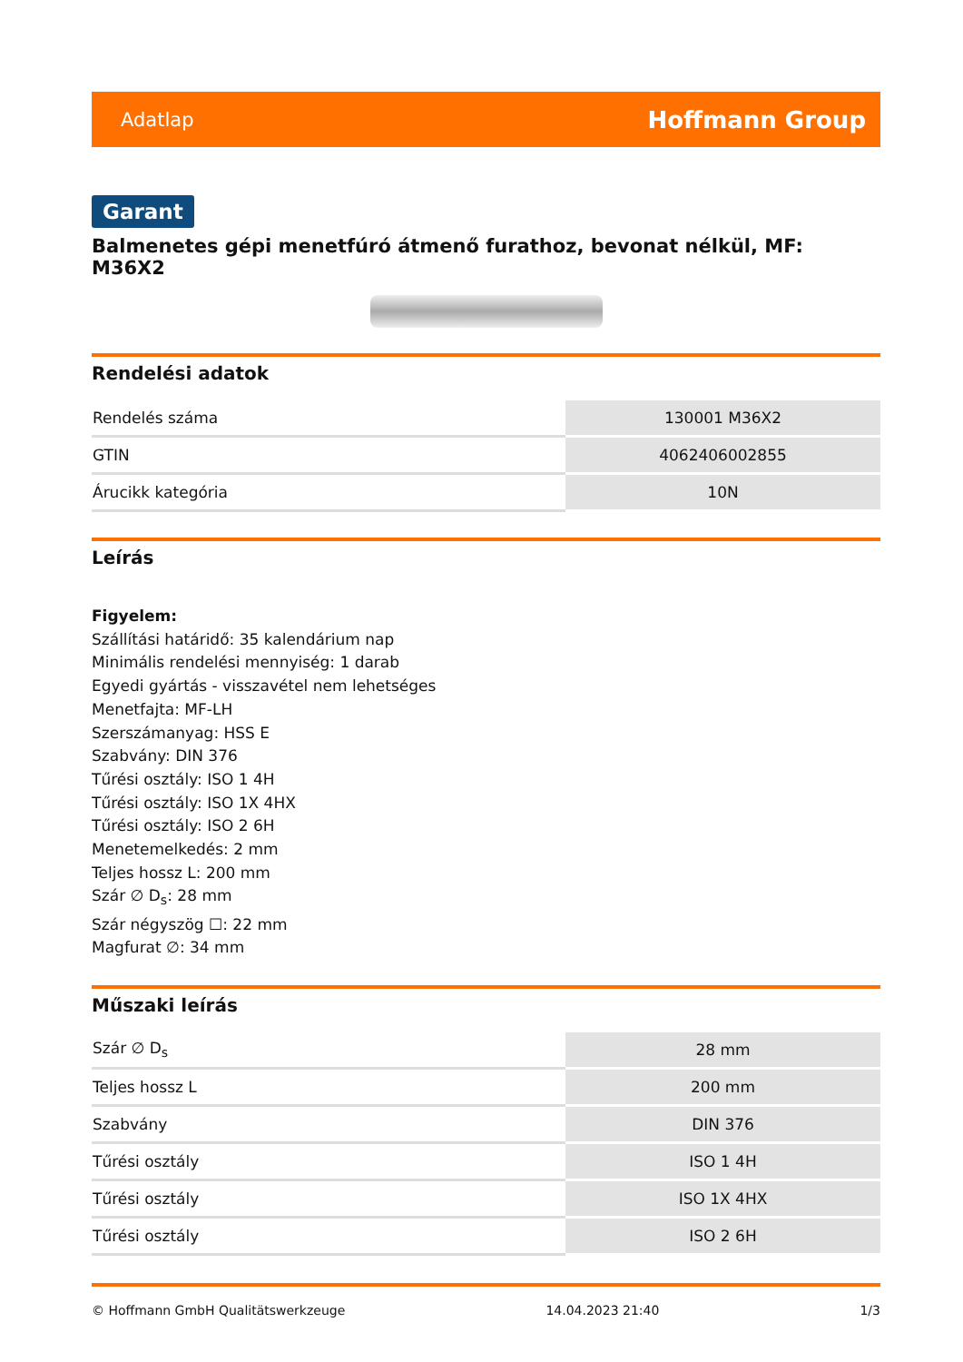Adatlap Hoffmann Group
Garant
Balmenetes gépi menetfúró átmenő furathoz, bevonat nélkül, MF: M36X2
Rendelési adatok
| Rendelés száma | 130001 M36X2 |
| GTIN | 4062406002855 |
| Árucikk kategória | 10N |
Leírás
Figyelem:
Szállítási határidő: 35 kalendárium nap
Minimális rendelési mennyiség: 1 darab
Egyedi gyártás - visszavétel nem lehetséges
Menetfajta: MF-LH
Szerszámanyag: HSS E
Szabvány: DIN 376
Tűrési osztály: ISO 1 4H
Tűrési osztály: ISO 1X 4HX
Tűrési osztály: ISO 2 6H
Menetemelkedés: 2 mm
Teljes hossz L: 200 mm
Szár ∅ D<sub>s</sub>: 28 mm
Szár négyszög ☐: 22 mm
Magfurat ∅: 34 mm
Műszaki leírás
| Szár ∅ D<sub>s</sub> | 28 mm |
| Teljes hossz L | 200 mm |
| Szabvány | DIN 376 |
| Tűrési osztály | ISO 1 4H |
| Tűrési osztály | ISO 1X 4HX |
| Tűrési osztály | ISO 2 6H |
© Hoffmann GmbH Qualitätswerkzeuge 14.04.2023 21:40 1/3